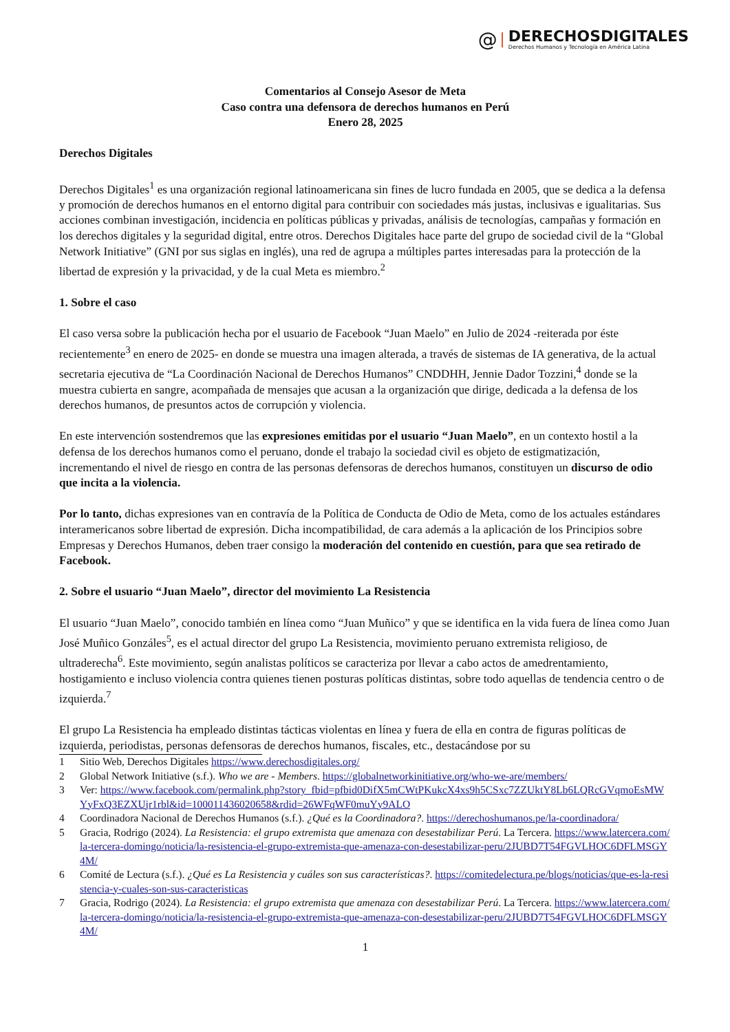@
DERECHOSDIGITALES
Derechos Humanos y Tecnología en América Latina
Comentarios al Consejo Asesor de Meta
Caso contra una defensora de derechos humanos en Perú
Enero 28, 2025
Derechos Digitales
Derechos Digitales<sup>1</sup> es una organización regional latinoamericana sin fines de lucro fundada en 2005, que se dedica a la defensa y promoción de derechos humanos en el entorno digital para contribuir con sociedades más justas, inclusivas e igualitarias. Sus acciones combinan investigación, incidencia en políticas públicas y privadas, análisis de tecnologías, campañas y formación en los derechos digitales y la seguridad digital, entre otros. Derechos Digitales hace parte del grupo de sociedad civil de la “Global Network Initiative” (GNI por sus siglas en inglés), una red de agrupa a múltiples partes interesadas para la protección de la libertad de expresión y la privacidad, y de la cual Meta es miembro.<sup>2</sup>
1. Sobre el caso
El caso versa sobre la publicación hecha por el usuario de Facebook “Juan Maelo” en Julio de 2024 -reiterada por éste recientemente<sup>3</sup> en enero de 2025- en donde se muestra una imagen alterada, a través de sistemas de IA generativa, de la actual secretaria ejecutiva de “La Coordinación Nacional de Derechos Humanos” CNDDHH, Jennie Dador Tozzini,<sup>4</sup> donde se la muestra cubierta en sangre, acompañada de mensajes que acusan a la organización que dirige, dedicada a la defensa de los derechos humanos, de presuntos actos de corrupción y violencia.
En este intervención sostendremos que las expresiones emitidas por el usuario “Juan Maelo”, en un contexto hostil a la defensa de los derechos humanos como el peruano, donde el trabajo la sociedad civil es objeto de estigmatización, incrementando el nivel de riesgo en contra de las personas defensoras de derechos humanos, constituyen un discurso de odio que incita a la violencia.
Por lo tanto, dichas expresiones van en contravía de la Política de Conducta de Odio de Meta, como de los actuales estándares interamericanos sobre libertad de expresión. Dicha incompatibilidad, de cara además a la aplicación de los Principios sobre Empresas y Derechos Humanos, deben traer consigo la moderación del contenido en cuestión, para que sea retirado de Facebook.
2. Sobre el usuario “Juan Maelo”, director del movimiento La Resistencia
El usuario “Juan Maelo”, conocido también en línea como “Juan Muñico” y que se identifica en la vida fuera de línea como Juan José Muñico Gonzáles<sup>5</sup>, es el actual director del grupo La Resistencia, movimiento peruano extremista religioso, de ultraderecha<sup>6</sup>. Este movimiento, según analistas políticos se caracteriza por llevar a cabo actos de amedrentamiento, hostigamiento e incluso violencia contra quienes tienen posturas políticas distintas, sobre todo aquellas de tendencia centro o de izquierda.<sup>7</sup>
El grupo La Resistencia ha empleado distintas tácticas violentas en línea y fuera de ella en contra de figuras políticas de izquierda, periodistas, personas defensoras de derechos humanos, fiscales, etc., destacándose por su
1 Sitio Web, Derechos Digitales https://www.derechosdigitales.org/
2 Global Network Initiative (s.f.). Who we are - Members. https://globalnetworkinitiative.org/who-we-are/members/
3 Ver: https://www.facebook.com/permalink.php?story_fbid=pfbid0DifX5mCWtPKukcX4xs9h5CSxc7ZZUktY8Lb6LQRcGVqmoEsMWYyFxQ3EZXUjr1rbl&id=100011436020658&rdid=26WFqWF0muYy9ALO
4 Coordinadora Nacional de Derechos Humanos (s.f.). ¿Qué es la Coordinadora?. https://derechoshumanos.pe/la-coordinadora/
5 Gracia, Rodrigo (2024). La Resistencia: el grupo extremista que amenaza con desestabilizar Perú. La Tercera. https://www.latercera.com/la-tercera-domingo/noticia/la-resistencia-el-grupo-extremista-que-amenaza-con-desestabilizar-peru/2JUBD7T54FGVLHOC6DFLMSGY4M/
6 Comité de Lectura (s.f.). ¿Qué es La Resistencia y cuáles son sus características?. https://comitedelectura.pe/blogs/noticias/que-es-la-resistencia-y-cuales-son-sus-caracteristicas
7 Gracia, Rodrigo (2024). La Resistencia: el grupo extremista que amenaza con desestabilizar Perú. La Tercera. https://www.latercera.com/la-tercera-domingo/noticia/la-resistencia-el-grupo-extremista-que-amenaza-con-desestabilizar-peru/2JUBD7T54FGVLHOC6DFLMSGY4M/
1